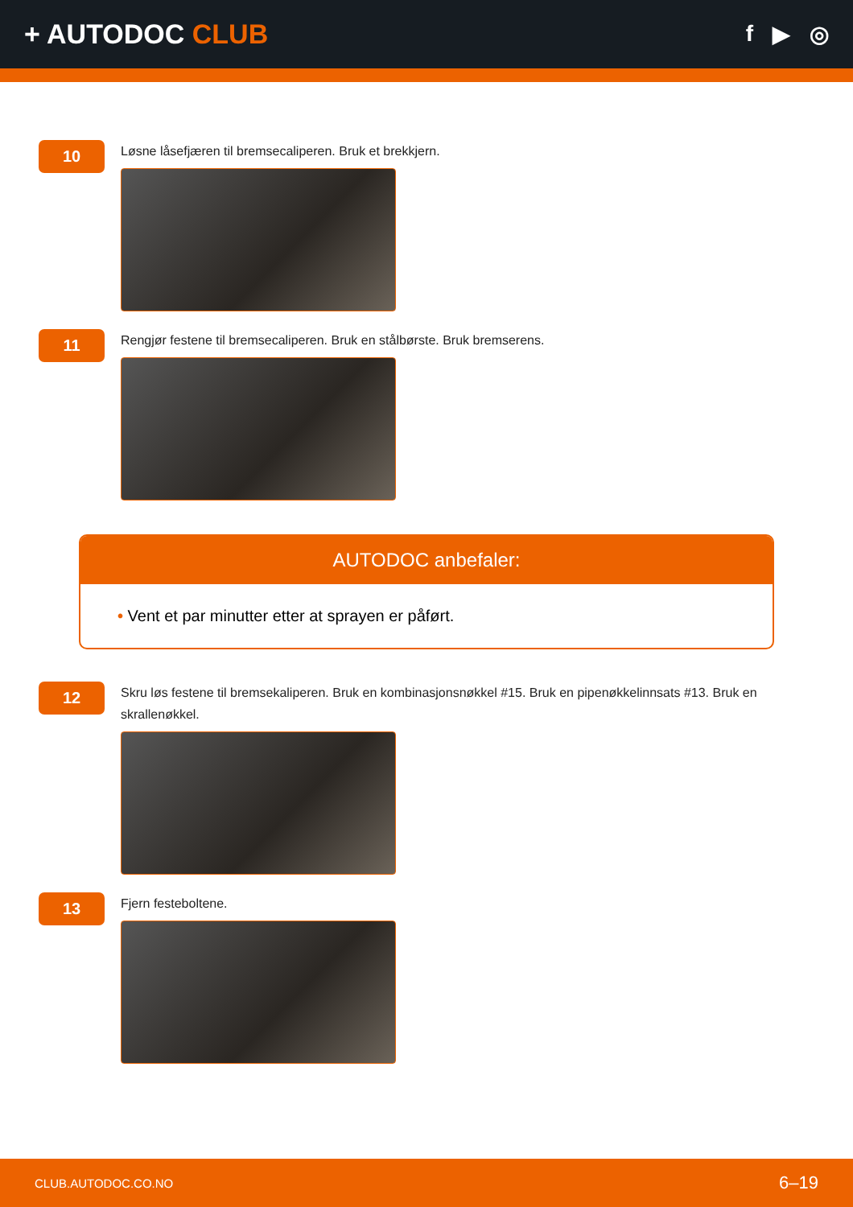+ AUTODOC CLUB
f ▶ ◎
10
Løsne låsefjæren til bremsecaliperen. Bruk et brekkjern.
11
Rengjør festene til bremsecaliperen. Bruk en stålbørste. Bruk bremserens.
AUTODOC anbefaler:
• Vent et par minutter etter at sprayen er påført.
12
Skru løs festene til bremsekaliperen. Bruk en kombinasjonsnøkkel #15. Bruk en pipenøkkelinnsats #13. Bruk en skrallenøkkel.
13
Fjern festeboltene.
CLUB.AUTODOC.CO.NO 6–19